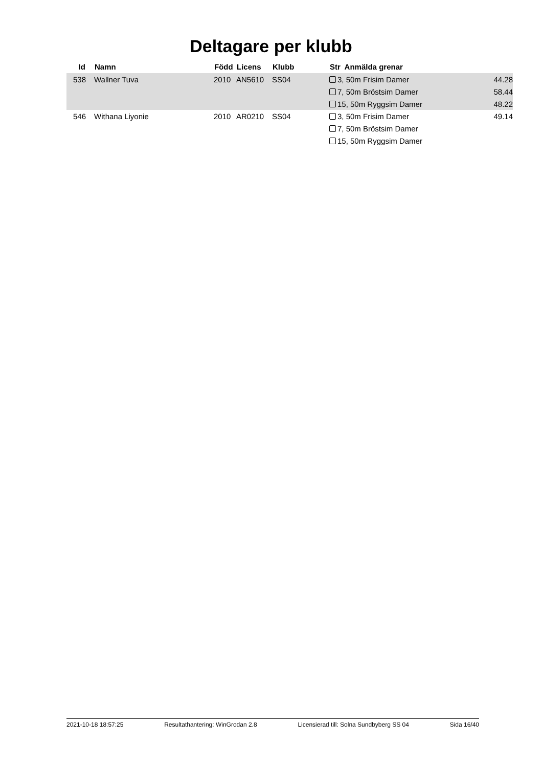Deltagare per klubb
| Id | | Namn | Född | Licens | Klubb | Str Anmälda grenar | |
| --- | --- | --- | --- | --- | --- | --- | --- |
| 538 | | Wallner Tuva | 2010 | AN5610 | SS04 | 3, 50m Frisim Damer | 44.28 |
| | | | | | | 7, 50m Bröstsim Damer | 58.44 |
| | | | | | | 15, 50m Ryggsim Damer | 48.22 |
| 546 | | Withana Liyonie | 2010 | AR0210 | SS04 | 3, 50m Frisim Damer | 49.14 |
| | | | | | | 7, 50m Bröstsim Damer | |
| | | | | | | 15, 50m Ryggsim Damer | |
2021-10-18 18:57:25 Resultathantering: WinGrodan 2.8 Licensierad till: Solna Sundbyberg SS 04 Sida 16/40